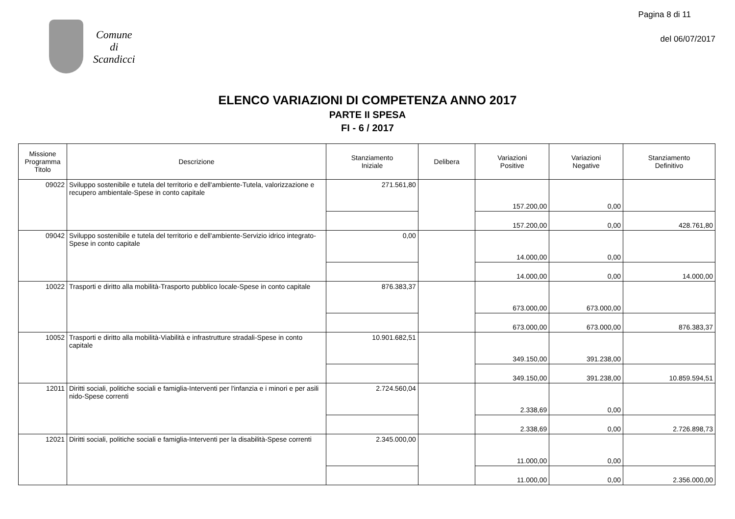Comune
di
Scandicci
Pagina 8 di 11
del 06/07/2017
ELENCO VARIAZIONI DI COMPETENZA ANNO 2017
PARTE II SPESA
FI - 6 / 2017
| Missione Programma Titolo | Descrizione | Stanziamento Iniziale | Delibera | Variazioni Positive | Variazioni Negative | Stanziamento Definitivo |
| --- | --- | --- | --- | --- | --- | --- |
| 09022 | Sviluppo sostenibile e tutela del territorio e dell'ambiente-Tutela, valorizzazione e recupero ambientale-Spese in conto capitale | 271.561,80 | | 157.200,00 | 0,00 | |
| | | | | 157.200,00 | 0,00 | 428.761,80 |
| 09042 | Sviluppo sostenibile e tutela del territorio e dell'ambiente-Servizio idrico integrato-Spese in conto capitale | 0,00 | | 14.000,00 | 0,00 | |
| | | | | 14.000,00 | 0,00 | 14.000,00 |
| 10022 | Trasporti e diritto alla mobilità-Trasporto pubblico locale-Spese in conto capitale | 876.383,37 | | 673.000,00 | 673.000,00 | |
| | | | | 673.000,00 | 673.000,00 | 876.383,37 |
| 10052 | Trasporti e diritto alla mobilità-Viabilità e infrastrutture stradali-Spese in conto capitale | 10.901.682,51 | | 349.150,00 | 391.238,00 | |
| | | | | 349.150,00 | 391.238,00 | 10.859.594,51 |
| 12011 | Diritti sociali, politiche sociali e famiglia-Interventi per l'infanzia e i minori e per asili nido-Spese correnti | 2.724.560,04 | | 2.338,69 | 0,00 | |
| | | | | 2.338,69 | 0,00 | 2.726.898,73 |
| 12021 | Diritti sociali, politiche sociali e famiglia-Interventi per la disabilità-Spese correnti | 2.345.000,00 | | 11.000,00 | 0,00 | |
| | | | | 11.000,00 | 0,00 | 2.356.000,00 |